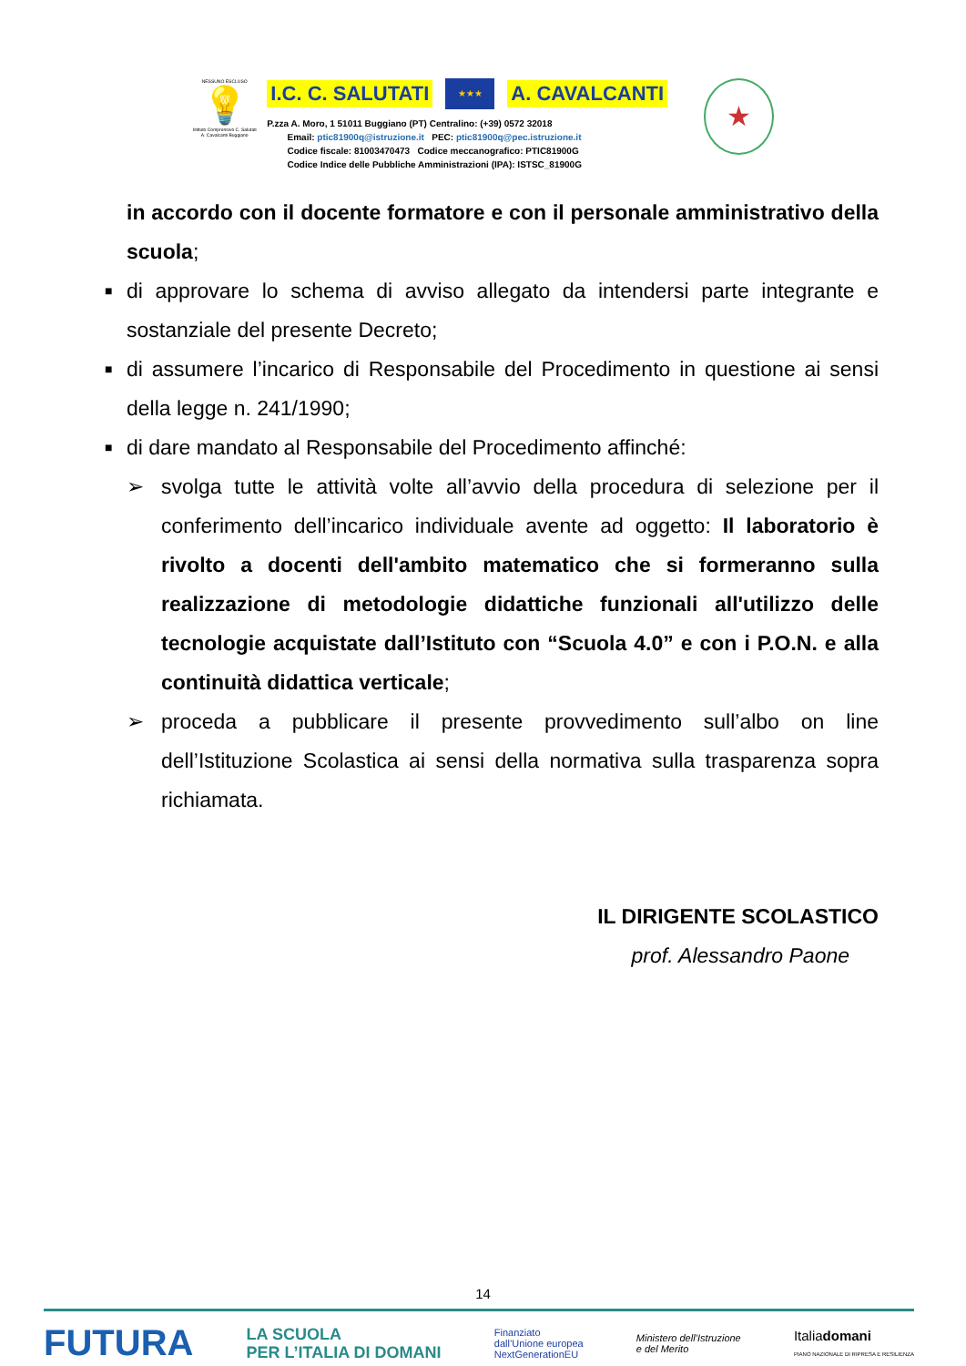NESSUNO ESCLUSO
💡
Istituto Comprensivo C. Salutati A. Cavalcanti Buggiano
I.C. C. SALUTATI ★★★ A. CAVALCANTI
P.zza A. Moro, 1 51011 Buggiano (PT) Centralino: (+39) 0572 32018
Email: ptic81900q@istruzione.it PEC: ptic81900q@pec.istruzione.it
Codice fiscale: 81003470473 Codice meccanografico: PTIC81900G
Codice Indice delle Pubbliche Amministrazioni (IPA): ISTSC_81900G
★
in accordo con il docente formatore e con il personale amministrativo della scuola;
■
di approvare lo schema di avviso allegato da intendersi parte integrante e sostanziale del presente Decreto;
■
di assumere l’incarico di Responsabile del Procedimento in questione ai sensi della legge n. 241/1990;
■
di dare mandato al Responsabile del Procedimento affinché:
➢ svolga tutte le attività volte all’avvio della procedura di selezione per il conferimento dell’incarico individuale avente ad oggetto: Il laboratorio è rivolto a docenti dell'ambito matematico che si formeranno sulla realizzazione di metodologie didattiche funzionali all'utilizzo delle tecnologie acquistate dall’Istituto con “Scuola 4.0” e con i P.O.N. e alla continuità didattica verticale;
➢ proceda a pubblicare il presente provvedimento sull’albo on line dell’Istituzione Scolastica ai sensi della normativa sulla trasparenza sopra richiamata.
IL DIRIGENTE SCOLASTICO
prof. Alessandro Paone
14
FUTURA LA SCUOLA
PER L’ITALIA DI DOMANI Finanziato
dall’Unione europea
NextGenerationEU Ministero dell’Istruzione
e del Merito Italiadomani
PIANO NAZIONALE DI RIPRESA E RESILIENZA